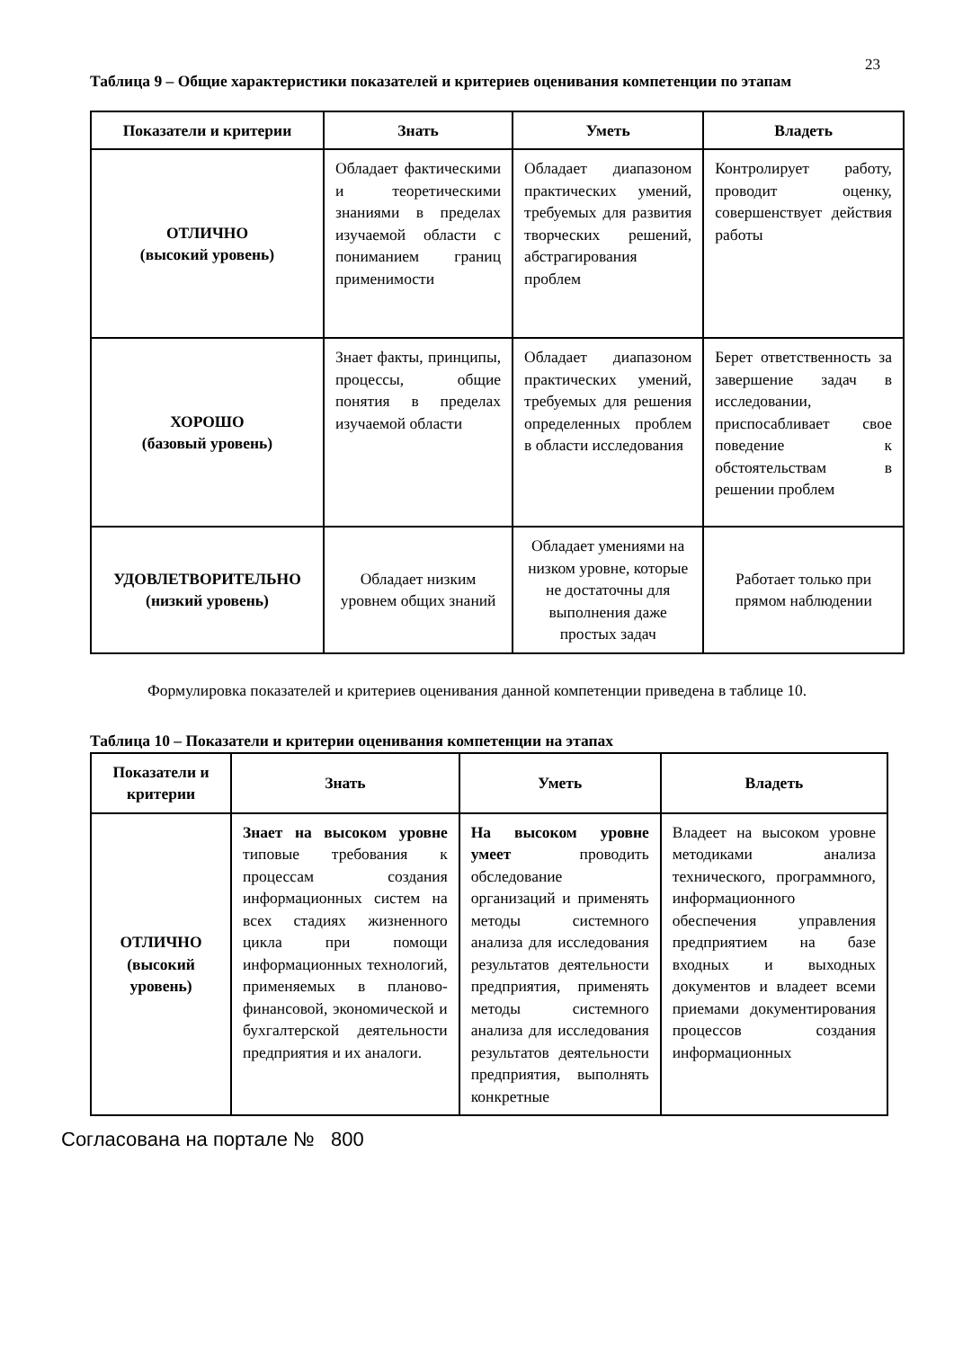23
Таблица 9 – Общие характеристики показателей и критериев оценивания компетенции по этапам
| Показатели и критерии | Знать | Уметь | Владеть |
| --- | --- | --- | --- |
| ОТЛИЧНО (высокий уровень) | Обладает фактическими и теоретическими знаниями в пределах изучаемой области с пониманием границ применимости | Обладает диапазоном практических умений, требуемых для развития творческих решений, абстрагирования проблем | Контролирует работу, проводит оценку, совершенствует действия работы |
| ХОРОШО (базовый уровень) | Знает факты, принципы, процессы, общие понятия в пределах изучаемой области | Обладает диапазоном практических умений, требуемых для решения определенных проблем в области исследования | Берет ответственность за завершение задач в исследовании, приспосабливает свое поведение к обстоятельствам в решении проблем |
| УДОВЛЕТВОРИТЕЛЬНО (низкий уровень) | Обладает низким уровнем общих знаний | Обладает умениями на низком уровне, которые не достаточны для выполнения даже простых задач | Работает только при прямом наблюдении |
Формулировка показателей и критериев оценивания данной компетенции приведена в таблице 10.
Таблица 10 – Показатели и критерии оценивания компетенции на этапах
| Показатели и критерии | Знать | Уметь | Владеть |
| --- | --- | --- | --- |
| ОТЛИЧНО (высокий уровень) | Знает на высоком уровне типовые требования к процессам создания информационных систем на всех стадиях жизненного цикла при помощи информационных технологий, применяемых в планово-финансовой, экономической и бухгалтерской деятельности предприятия и их аналоги. | На высоком уровне умеет проводить обследование организаций и применять методы системного анализа для исследования результатов деятельности предприятия, применять методы системного анализа для исследования результатов деятельности предприятия, выполнять конкретные | Владеет на высоком уровне методиками анализа технического, программного, информационного обеспечения управления предприятием на базе входных и выходных документов и владеет всеми приемами документирования процессов создания информационных |
Согласована на портале № 800